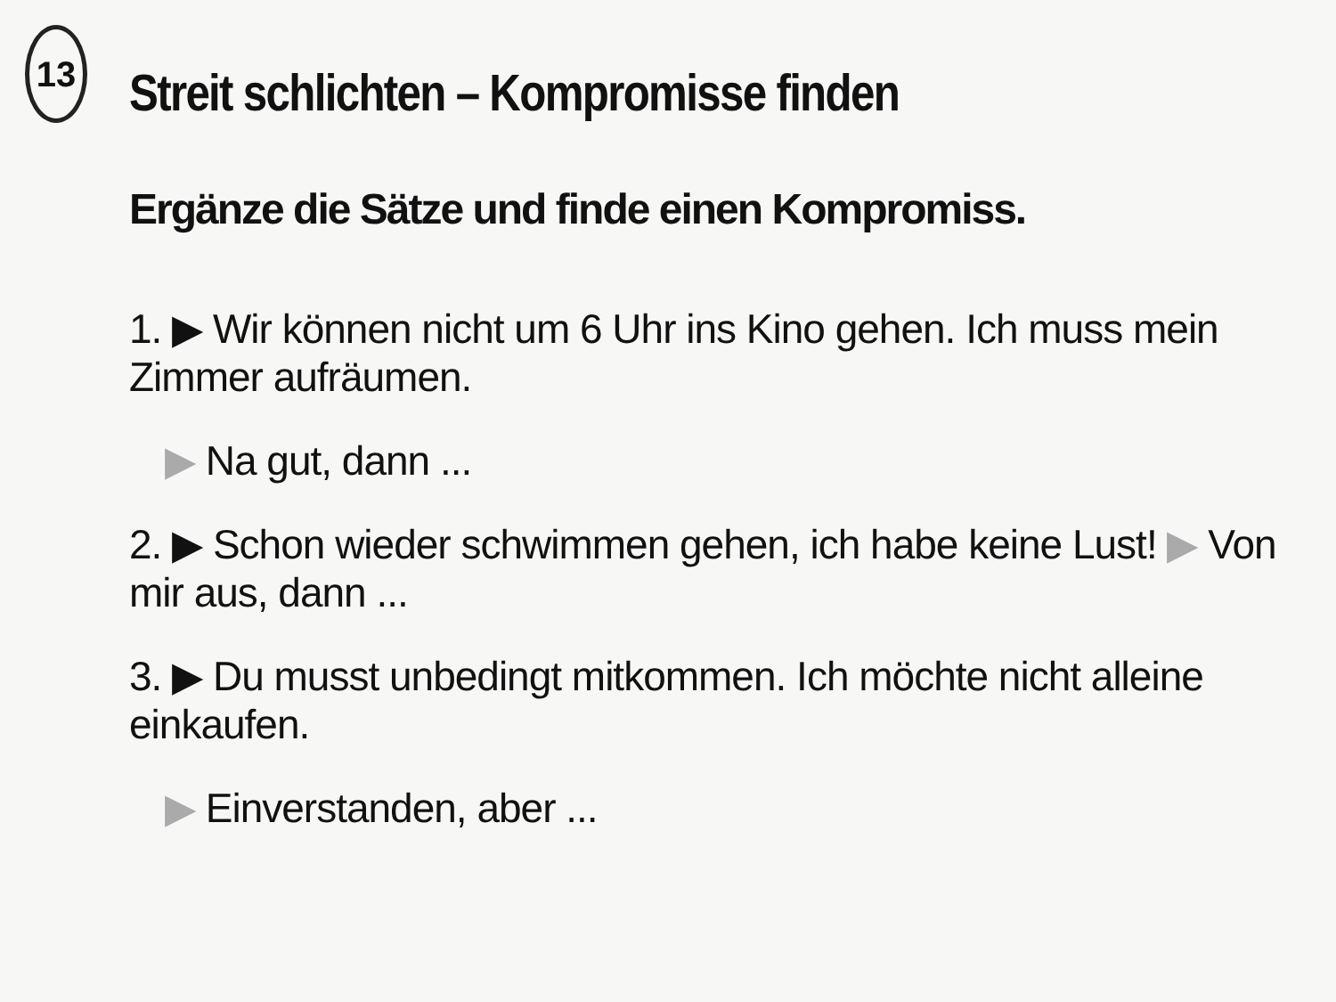13
Streit schlichten – Kompromisse finden
Ergänze die Sätze und finde einen Kompromiss.
1. ▶ Wir können nicht um 6 Uhr ins Kino gehen. Ich muss mein Zimmer aufräumen.
▶ Na gut, dann ...
2. ▶ Schon wieder schwimmen gehen, ich habe keine Lust! ▶ Von mir aus, dann ...
3. ▶ Du musst unbedingt mitkommen. Ich möchte nicht alleine einkaufen.
▶ Einverstanden, aber ...